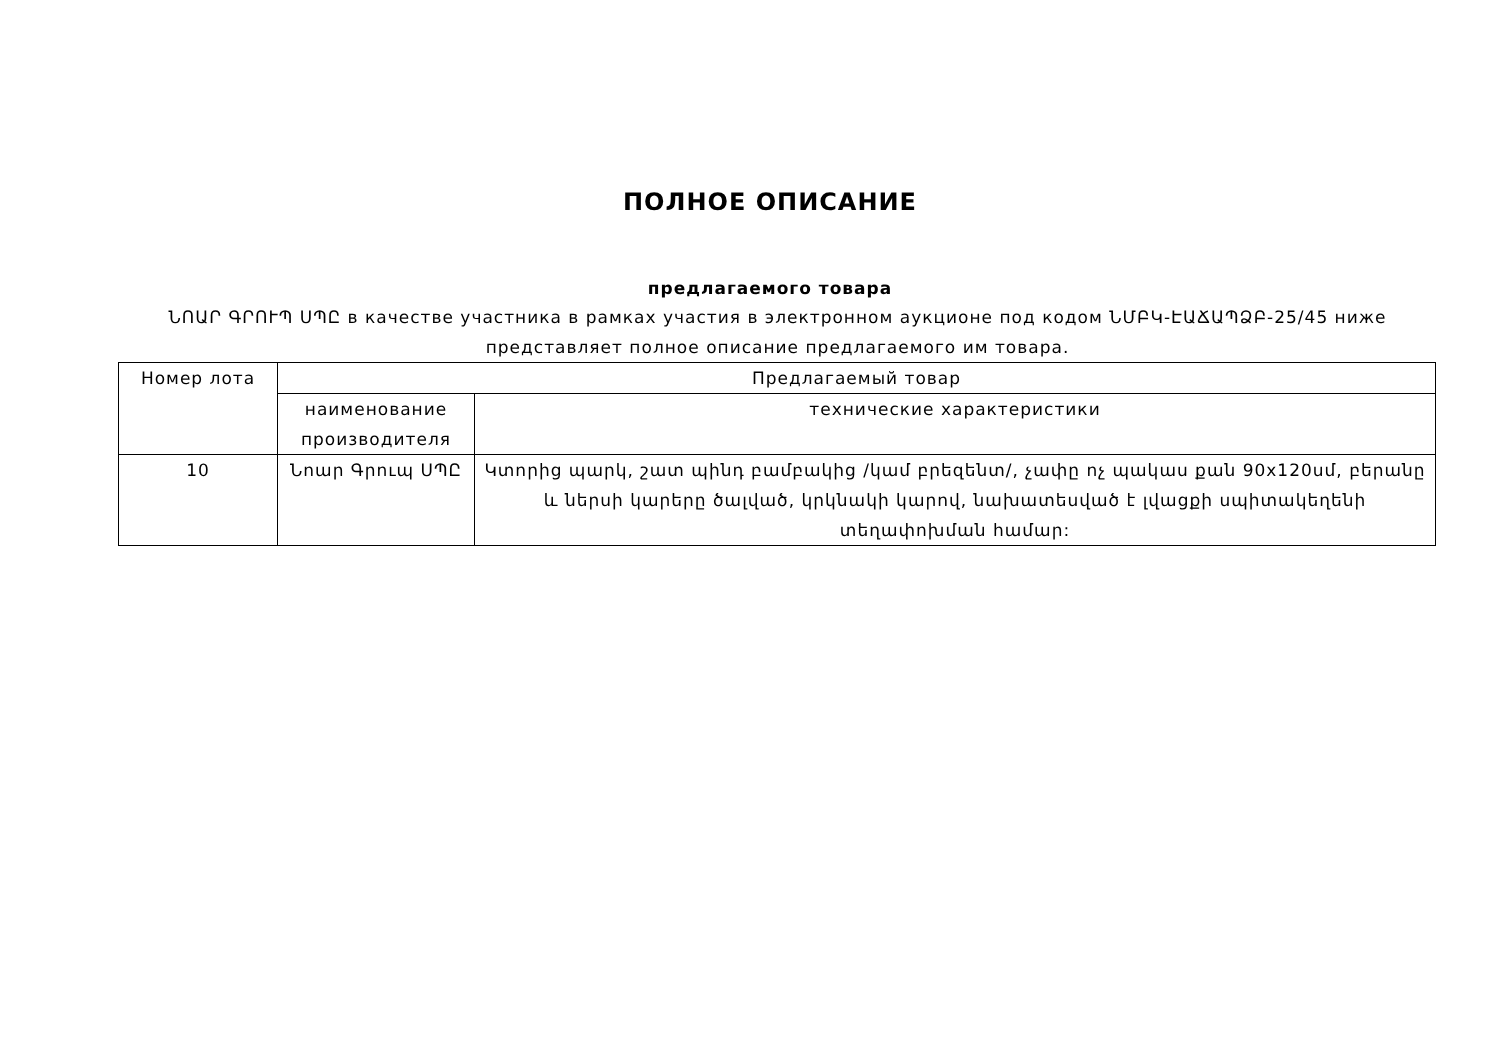ПОЛНОЕ ОПИСАНИЕ
предлагаемого товара
ՆՈԱՐ ԳՐՈՒՊ ՍՊԸ в качестве участника в рамках участия в электронном аукционе под кодом ՆՄԲԿ-ԷԱՃԱՊՁԲ-25/45 ниже представляет полное описание предлагаемого им товара.
| Номер лота | Предлагаемый товар | |
| --- | --- | --- |
| | наименование производителя | технические характеристики |
| 10 | Նոար Գրուպ ՍՊԸ | Կտորից պարկ, շատ պինդ բամբակից /կամ բրեզենտ/, չափը ոչ պակաս քան 90x120սմ, բերանը և ներսի կարերը ծալված, կրկնակի կարով, նախատեսված է լվացքի սպիտակեղենի տեղափոխման համար: |